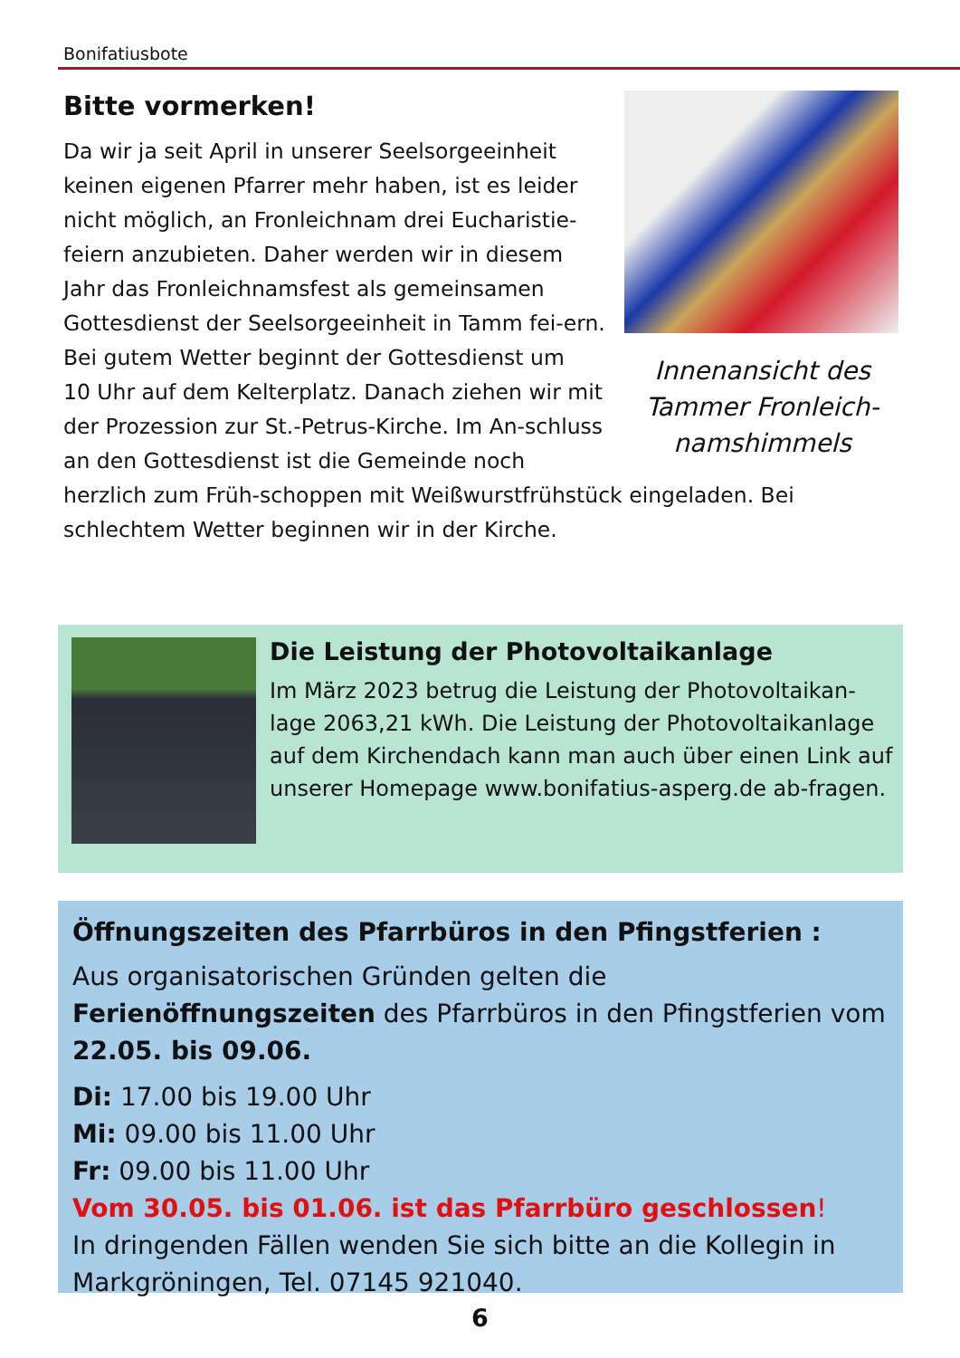Bonifatiusbote
Innenansicht des Tammer Fronleich-namshimmels
Bitte vormerken!
Da wir ja seit April in unserer Seelsorgeeinheit keinen eigenen Pfarrer mehr haben, ist es leider nicht möglich, an Fronleichnam drei Eucharistie-feiern anzubieten. Daher werden wir in diesem Jahr das Fronleichnamsfest als gemeinsamen Gottesdienst der Seelsorgeeinheit in Tamm fei-ern. Bei gutem Wetter beginnt der Gottesdienst um
10 Uhr auf dem Kelterplatz. Danach ziehen wir mit der Prozession zur St.-Petrus-Kirche. Im An-schluss an den Gottesdienst ist die Gemeinde noch herzlich zum Früh-schoppen mit Weißwurstfrühstück eingeladen. Bei schlechtem Wetter beginnen wir in der Kirche.
Die Leistung der Photovoltaikanlage
Im März 2023 betrug die Leistung der Photovoltaikan-lage 2063,21 kWh. Die Leistung der Photovoltaikanlage auf dem Kirchendach kann man auch über einen Link auf unserer Homepage www.bonifatius-asperg.de ab-fragen.
Öffnungszeiten des Pfarrbüros in den Pfingstferien :
Aus organisatorischen Gründen gelten die Ferienöffnungszeiten des Pfarrbüros in den Pfingstferien vom 22.05. bis 09.06.
Di: 17.00 bis 19.00 Uhr
Mi: 09.00 bis 11.00 Uhr
Fr: 09.00 bis 11.00 Uhr
Vom 30.05. bis 01.06. ist das Pfarrbüro geschlossen!
In dringenden Fällen wenden Sie sich bitte an die Kollegin in Markgröningen, Tel. 07145 921040.
6